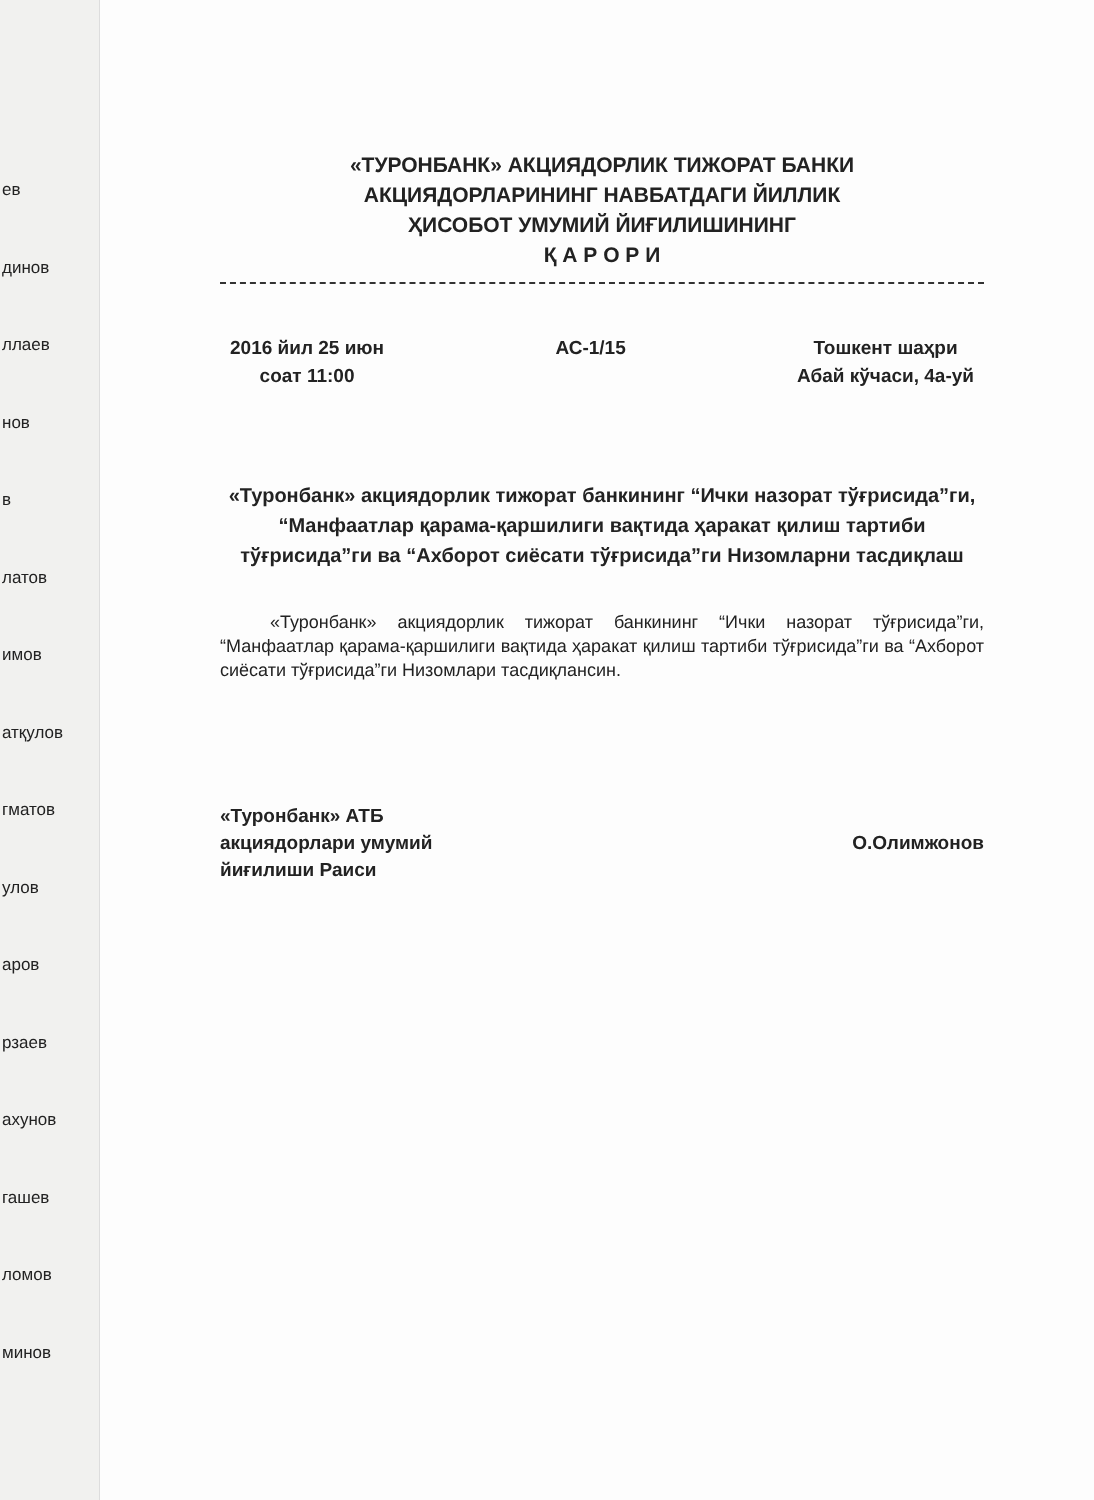ев
динов
ллаев
нов
в
латов
имов
атқулов
гматов
улов
аров
рзаев
ахунов
гашев
ломов
минов
«ТУРОНБАНК» АКЦИЯДОРЛИК ТИЖОРАТ БАНКИ
АКЦИЯДОРЛАРИНИНГ НАВБАТДАГИ ЙИЛЛИК
ҲИСОБОТ УМУМИЙ ЙИҒИЛИШИНИНГ
Қ А Р О Р И
2016 йил 25 июн
соат 11:00
АС-1/15 Тошкент шаҳри
Абай кўчаси, 4а-уй
«Туронбанк» акциядорлик тижорат банкининг “Ички назорат тўғрисида”ги, “Манфаатлар қарама-қаршилиги вақтида ҳаракат қилиш тартиби тўғрисида”ги ва “Ахборот сиёсати тўғрисида”ги Низомларни тасдиқлаш
«Туронбанк» акциядорлик тижорат банкининг “Ички назорат тўғрисида”ги, “Манфаатлар қарама-қаршилиги вақтида ҳаракат қилиш тартиби тўғрисида”ги ва “Ахборот сиёсати тўғрисида”ги Низомлари тасдиқлансин.
«Туронбанк» АТБ
акциядорлари умумий
йиғилиши Раиси
О.Олимжонов